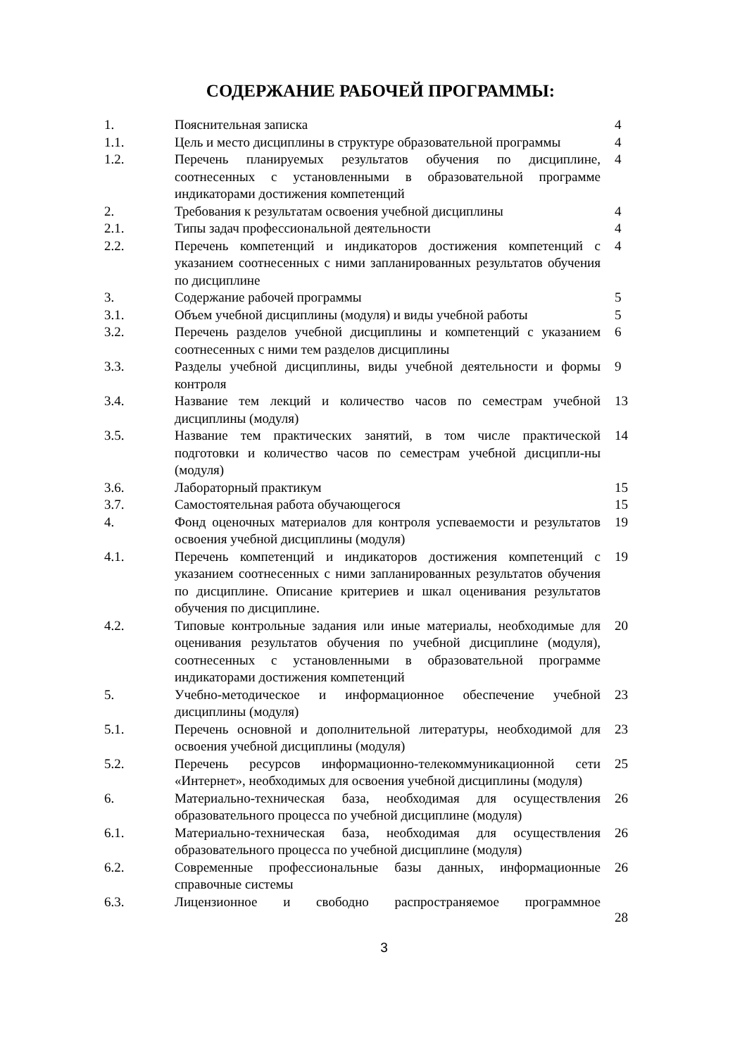СОДЕРЖАНИЕ РАБОЧЕЙ ПРОГРАММЫ:
| 1. | Пояснительная записка | 4 |
| 1.1. | Цель и место дисциплины в структуре образовательной программы | 4 |
| 1.2. | Перечень планируемых результатов обучения по дисциплине, соотнесенных с установленными в образовательной программе индикаторами достижения компетенций | 4 |
| 2. | Требования к результатам освоения учебной дисциплины | 4 |
| 2.1. | Типы задач профессиональной деятельности | 4 |
| 2.2. | Перечень компетенций и индикаторов достижения компетенций с указанием соотнесенных с ними запланированных результатов обучения по дисциплине | 4 |
| 3. | Содержание рабочей программы | 5 |
| 3.1. | Объем учебной дисциплины (модуля) и виды учебной работы | 5 |
| 3.2. | Перечень разделов учебной дисциплины и компетенций с указанием соотнесенных с ними тем разделов дисциплины | 6 |
| 3.3. | Разделы учебной дисциплины, виды учебной деятельности и формы контроля | 9 |
| 3.4. | Название тем лекций и количество часов по семестрам учебной дисциплины (модуля) | 13 |
| 3.5. | Название тем практических занятий, в том числе практической подготовки и количество часов по семестрам учебной дисципли-ны (модуля) | 14 |
| 3.6. | Лабораторный практикум | 15 |
| 3.7. | Самостоятельная работа обучающегося | 15 |
| 4. | Фонд оценочных материалов для контроля успеваемости и результатов освоения учебной дисциплины (модуля) | 19 |
| 4.1. | Перечень компетенций и индикаторов достижения компетенций с указанием соотнесенных с ними запланированных результатов обучения по дисциплине. Описание критериев и шкал оценивания результатов обучения по дисциплине. | 19 |
| 4.2. | Типовые контрольные задания или иные материалы, необходимые для оценивания результатов обучения по учебной дисциплине (модуля), соотнесенных с установленными в образовательной программе индикаторами достижения компетенций | 20 |
| 5. | Учебно-методическое и информационное обеспечение учебной дисциплины (модуля) | 23 |
| 5.1. | Перечень основной и дополнительной литературы, необходимой для освоения учебной дисциплины (модуля) | 23 |
| 5.2. | Перечень ресурсов информационно-телекоммуникационной сети «Интернет», необходимых для освоения учебной дисциплины (модуля) | 25 |
| 6. | Материально-техническая база, необходимая для осуществления образовательного процесса по учебной дисциплине (модуля) | 26 |
| 6.1. | Материально-техническая база, необходимая для осуществления образовательного процесса по учебной дисциплине (модуля) | 26 |
| 6.2. | Современные профессиональные базы данных, информационные справочные системы | 26 |
| 6.3. | Лицензионное и свободно распространяемое программное | 28 |
3